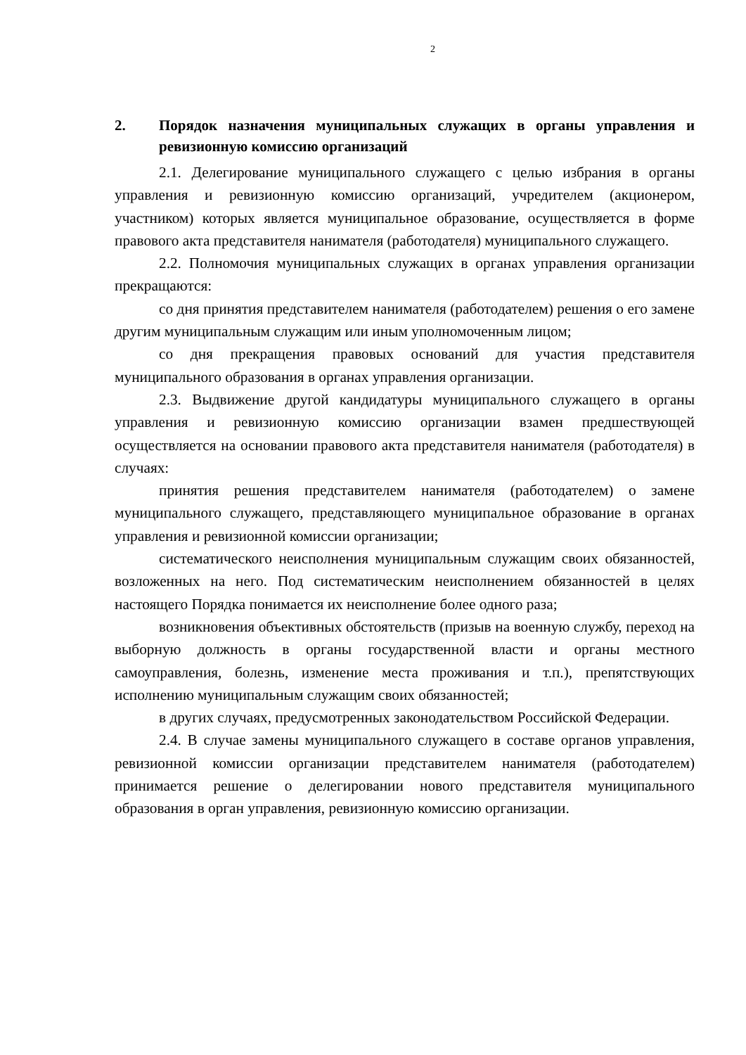2
2. Порядок назначения муниципальных служащих в органы управления и ревизионную комиссию организаций
2.1. Делегирование муниципального служащего с целью избрания в органы управления и ревизионную комиссию организаций, учредителем (акционером, участником) которых является муниципальное образование, осуществляется в форме правового акта представителя нанимателя (работодателя) муниципального служащего.
2.2. Полномочия муниципальных служащих в органах управления организации прекращаются:
со дня принятия представителем нанимателя (работодателем) решения о его замене другим муниципальным служащим или иным уполномоченным лицом;
со дня прекращения правовых оснований для участия представителя муниципального образования в органах управления организации.
2.3. Выдвижение другой кандидатуры муниципального служащего в органы управления и ревизионную комиссию организации взамен предшествующей осуществляется на основании правового акта представителя нанимателя (работодателя) в случаях:
принятия решения представителем нанимателя (работодателем) о замене муниципального служащего, представляющего муниципальное образование в органах управления и ревизионной комиссии организации;
систематического неисполнения муниципальным служащим своих обязанностей, возложенных на него. Под систематическим неисполнением обязанностей в целях настоящего Порядка понимается их неисполнение более одного раза;
возникновения объективных обстоятельств (призыв на военную службу, переход на выборную должность в органы государственной власти и органы местного самоуправления, болезнь, изменение места проживания и т.п.), препятствующих исполнению муниципальным служащим своих обязанностей;
в других случаях, предусмотренных законодательством Российской Федерации.
2.4. В случае замены муниципального служащего в составе органов управления, ревизионной комиссии организации представителем нанимателя (работодателем) принимается решение о делегировании нового представителя муниципального образования в орган управления, ревизионную комиссию организации.